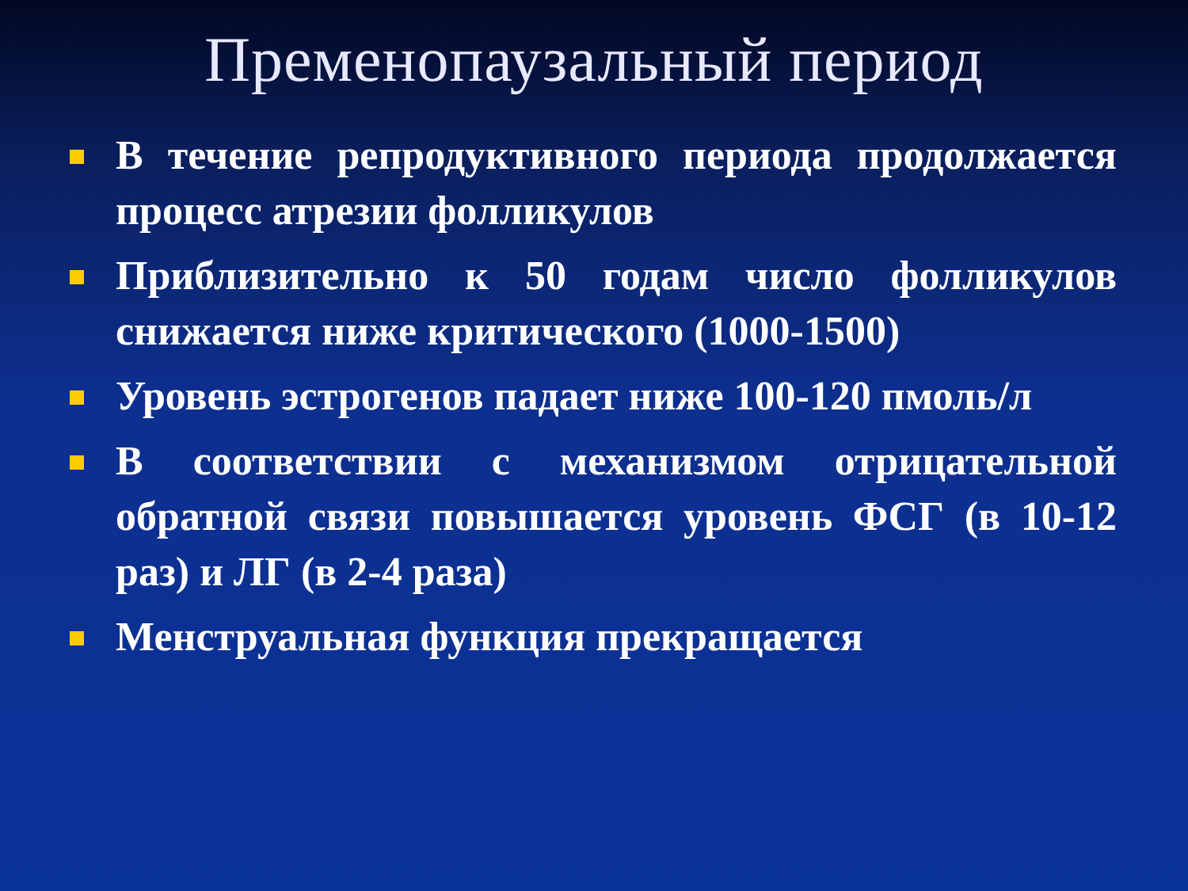Пременопаузальный период
В течение репродуктивного периода продолжается процесс атрезии фолликулов
Приблизительно к 50 годам число фолликулов снижается ниже критического (1000-1500)
Уровень эстрогенов падает ниже 100-120 пмоль/л
В соответствии с механизмом отрицательной обратной связи повышается уровень ФСГ (в 10-12 раз) и ЛГ (в 2-4 раза)
Менструальная функция прекращается